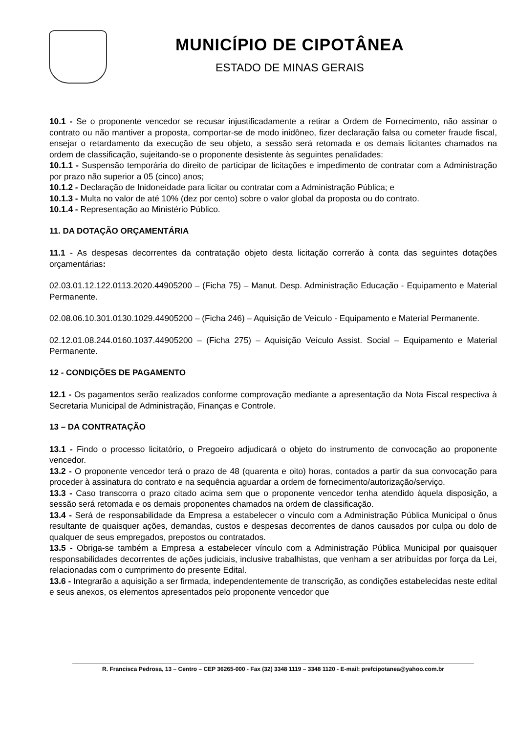MUNICÍPIO DE CIPOTÂNEA
ESTADO DE MINAS GERAIS
10.1 - Se o proponente vencedor se recusar injustificadamente a retirar a Ordem de Fornecimento, não assinar o contrato ou não mantiver a proposta, comportar-se de modo inidôneo, fizer declaração falsa ou cometer fraude fiscal, ensejar o retardamento da execução de seu objeto, a sessão será retomada e os demais licitantes chamados na ordem de classificação, sujeitando-se o proponente desistente às seguintes penalidades:
10.1.1 - Suspensão temporária do direito de participar de licitações e impedimento de contratar com a Administração por prazo não superior a 05 (cinco) anos;
10.1.2 - Declaração de Inidoneidade para licitar ou contratar com a Administração Pública; e
10.1.3 - Multa no valor de até 10% (dez por cento) sobre o valor global da proposta ou do contrato.
10.1.4 - Representação ao Ministério Público.
11. DA DOTAÇÃO ORÇAMENTÁRIA
11.1 - As despesas decorrentes da contratação objeto desta licitação correrão à conta das seguintes dotações orçamentárias:
02.03.01.12.122.0113.2020.44905200 – (Ficha 75) – Manut. Desp. Administração Educação - Equipamento e Material Permanente.
02.08.06.10.301.0130.1029.44905200 – (Ficha 246) – Aquisição de Veículo - Equipamento e Material Permanente.
02.12.01.08.244.0160.1037.44905200 – (Ficha 275) – Aquisição Veículo Assist. Social – Equipamento e Material Permanente.
12 - CONDIÇÕES DE PAGAMENTO
12.1 - Os pagamentos serão realizados conforme comprovação mediante a apresentação da Nota Fiscal respectiva à Secretaria Municipal de Administração, Finanças e Controle.
13 – DA CONTRATAÇÃO
13.1 - Findo o processo licitatório, o Pregoeiro adjudicará o objeto do instrumento de convocação ao proponente vencedor.
13.2 - O proponente vencedor terá o prazo de 48 (quarenta e oito) horas, contados a partir da sua convocação para proceder à assinatura do contrato e na sequência aguardar a ordem de fornecimento/autorização/serviço.
13.3 - Caso transcorra o prazo citado acima sem que o proponente vencedor tenha atendido àquela disposição, a sessão será retomada e os demais proponentes chamados na ordem de classificação.
13.4 - Será de responsabilidade da Empresa a estabelecer o vínculo com a Administração Pública Municipal o ônus resultante de quaisquer ações, demandas, custos e despesas decorrentes de danos causados por culpa ou dolo de qualquer de seus empregados, prepostos ou contratados.
13.5 - Obriga-se também a Empresa a estabelecer vínculo com a Administração Pública Municipal por quaisquer responsabilidades decorrentes de ações judiciais, inclusive trabalhistas, que venham a ser atribuídas por força da Lei, relacionadas com o cumprimento do presente Edital.
13.6 - Integrarão a aquisição a ser firmada, independentemente de transcrição, as condições estabelecidas neste edital e seus anexos, os elementos apresentados pelo proponente vencedor que
R. Francisca Pedrosa, 13 – Centro – CEP 36265-000 - Fax (32) 3348 1119 – 3348 1120 - E-mail: prefcipotanea@yahoo.com.br